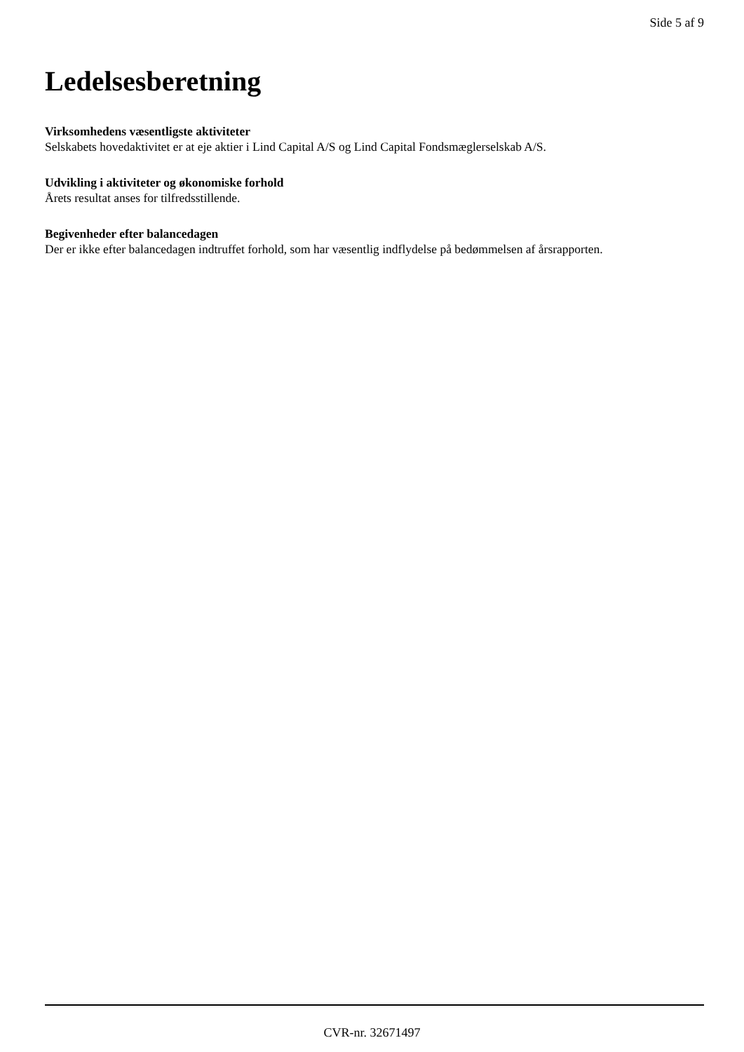Side 5 af 9
Ledelsesberetning
Virksomhedens væsentligste aktiviteter
Selskabets hovedaktivitet er at eje aktier i Lind Capital A/S og Lind Capital Fondsmæglerselskab A/S.
Udvikling i aktiviteter og økonomiske forhold
Årets resultat anses for tilfredsstillende.
Begivenheder efter balancedagen
Der er ikke efter balancedagen indtruffet forhold, som har væsentlig indflydelse på bedømmelsen af årsrapporten.
CVR-nr. 32671497